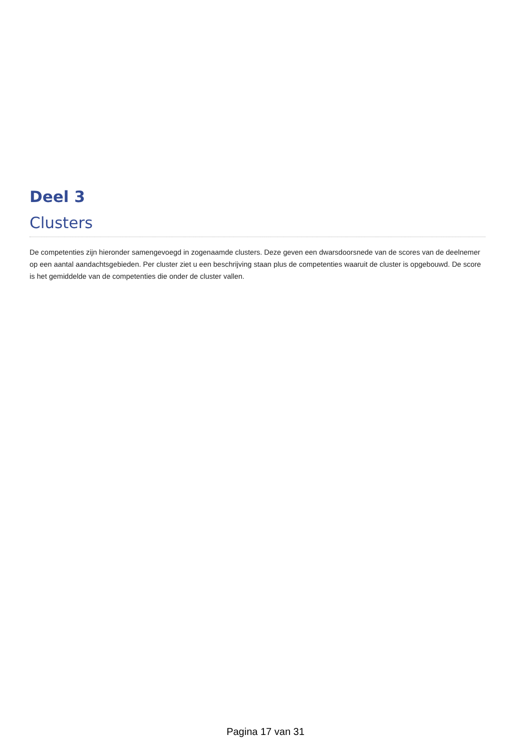Deel 3
Clusters
De competenties zijn hieronder samengevoegd in zogenaamde clusters. Deze geven een dwarsdoorsnede van de scores van de deelnemer op een aantal aandachtsgebieden. Per cluster ziet u een beschrijving staan plus de competenties waaruit de cluster is opgebouwd. De score is het gemiddelde van de competenties die onder de cluster vallen.
Pagina 17 van 31